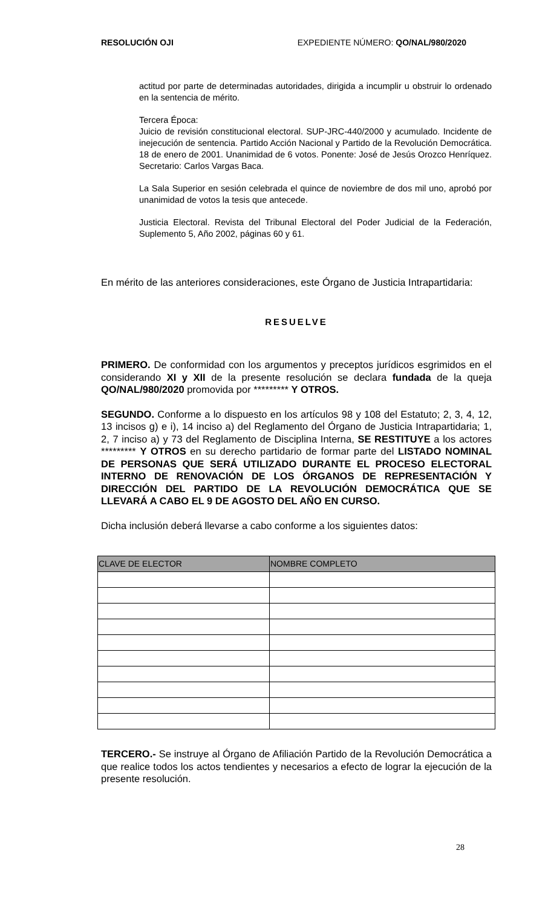RESOLUCIÓN OJI EXPEDIENTE NÚMERO: QO/NAL/980/2020
actitud por parte de determinadas autoridades, dirigida a incumplir u obstruir lo ordenado en la sentencia de mérito.
Tercera Época:
Juicio de revisión constitucional electoral. SUP-JRC-440/2000 y acumulado. Incidente de inejecución de sentencia. Partido Acción Nacional y Partido de la Revolución Democrática. 18 de enero de 2001. Unanimidad de 6 votos. Ponente: José de Jesús Orozco Henríquez. Secretario: Carlos Vargas Baca.
La Sala Superior en sesión celebrada el quince de noviembre de dos mil uno, aprobó por unanimidad de votos la tesis que antecede.
Justicia Electoral. Revista del Tribunal Electoral del Poder Judicial de la Federación, Suplemento 5, Año 2002, páginas 60 y 61.
En mérito de las anteriores consideraciones, este Órgano de Justicia Intrapartidaria:
RESUELVE
PRIMERO. De conformidad con los argumentos y preceptos jurídicos esgrimidos en el considerando XI y XII de la presente resolución se declara fundada de la queja QO/NAL/980/2020 promovida por ********* Y OTROS.
SEGUNDO. Conforme a lo dispuesto en los artículos 98 y 108 del Estatuto; 2, 3, 4, 12, 13 incisos g) e i), 14 inciso a) del Reglamento del Órgano de Justicia Intrapartidaria; 1, 2, 7 inciso a) y 73 del Reglamento de Disciplina Interna, SE RESTITUYE a los actores ********* Y OTROS en su derecho partidario de formar parte del LISTADO NOMINAL DE PERSONAS QUE SERÁ UTILIZADO DURANTE EL PROCESO ELECTORAL INTERNO DE RENOVACIÓN DE LOS ÓRGANOS DE REPRESENTACIÓN Y DIRECCIÓN DEL PARTIDO DE LA REVOLUCIÓN DEMOCRÁTICA QUE SE LLEVARÁ A CABO EL 9 DE AGOSTO DEL AÑO EN CURSO.
Dicha inclusión deberá llevarse a cabo conforme a los siguientes datos:
| CLAVE DE ELECTOR | NOMBRE COMPLETO |
| --- | --- |
TERCERO.- Se instruye al Órgano de Afiliación Partido de la Revolución Democrática a que realice todos los actos tendientes y necesarios a efecto de lograr la ejecución de la presente resolución.
28